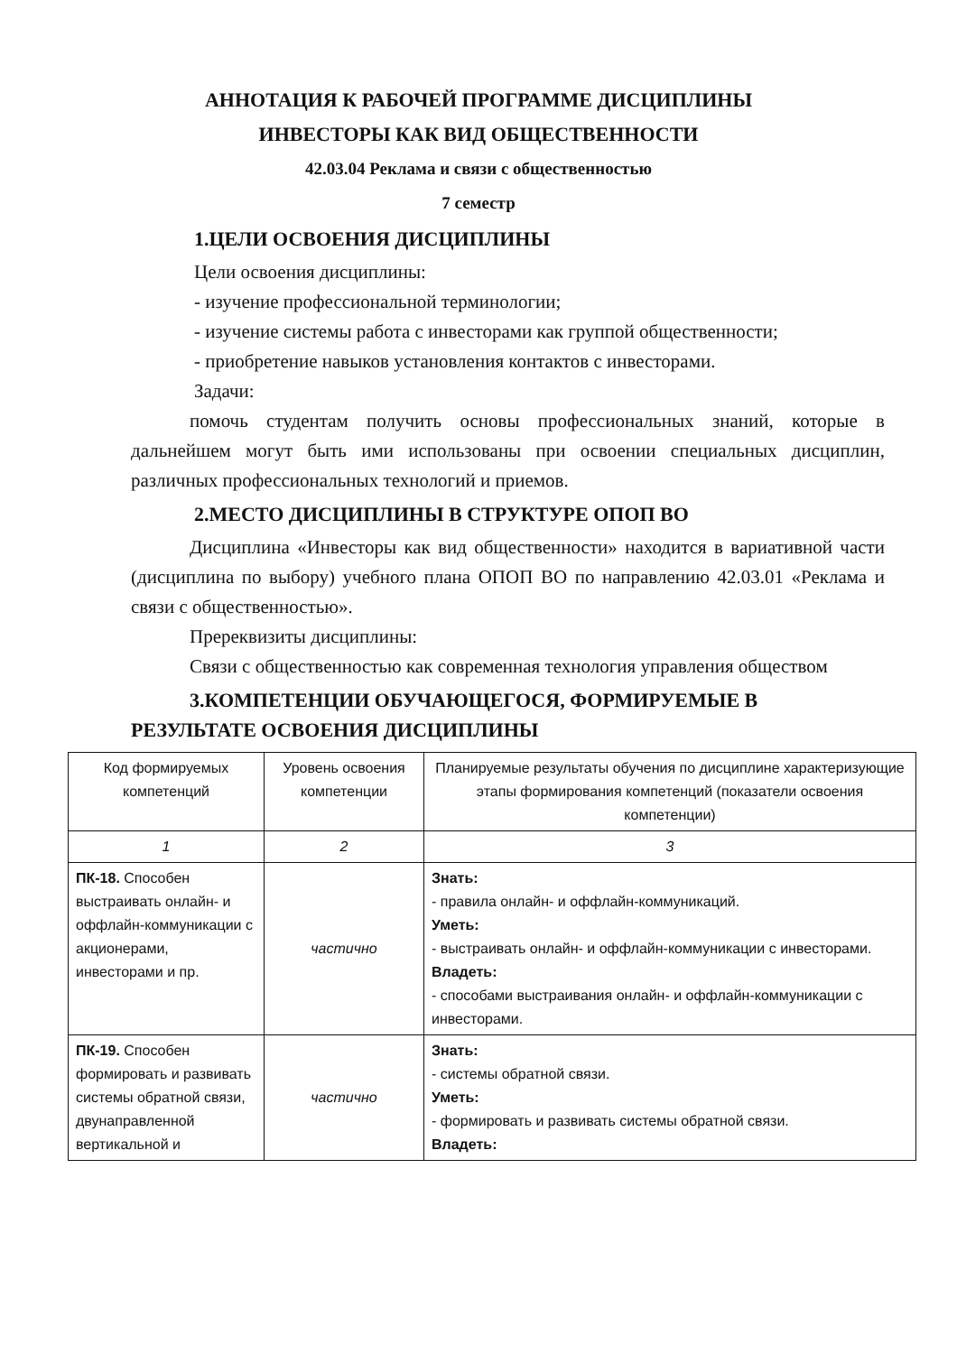АННОТАЦИЯ К РАБОЧЕЙ ПРОГРАММЕ ДИСЦИПЛИНЫ
ИНВЕСТОРЫ КАК ВИД ОБЩЕСТВЕННОСТИ
42.03.04 Реклама и связи с общественностью
7 семестр
1.ЦЕЛИ ОСВОЕНИЯ ДИСЦИПЛИНЫ
Цели освоения дисциплины:
- изучение профессиональной терминологии;
- изучение системы работа с инвесторами как группой общественности;
- приобретение навыков установления контактов с инвесторами.
Задачи:
помочь студентам получить основы профессиональных знаний, которые в дальнейшем могут быть ими использованы при освоении специальных дисциплин, различных профессиональных технологий и приемов.
2.МЕСТО ДИСЦИПЛИНЫ В СТРУКТУРЕ ОПОП ВО
Дисциплина «Инвесторы как вид общественности» находится в вариативной части (дисциплина по выбору) учебного плана ОПОП ВО по направлению 42.03.01 «Реклама и связи с общественностью».
Пререквизиты дисциплины:
Связи с общественностью как современная технология управления обществом
3.КОМПЕТЕНЦИИ ОБУЧАЮЩЕГОСЯ, ФОРМИРУЕМЫЕ В РЕЗУЛЬТАТЕ ОСВОЕНИЯ ДИСЦИПЛИНЫ
| Код формируемых компетенций | Уровень освоения компетенции | Планируемые результаты обучения по дисциплине характеризующие этапы формирования компетенций (показатели освоения компетенции) |
| --- | --- | --- |
| 1 | 2 | 3 |
| ПК-18. Способен выстраивать онлайн- и оффлайн-коммуникации с акционерами, инвесторами и пр. | частично | Знать: - правила онлайн- и оффлайн-коммуникаций. Уметь: - выстраивать онлайн- и оффлайн-коммуникации с инвесторами. Владеть: - способами выстраивания онлайн- и оффлайн-коммуникации с инвесторами. |
| ПК-19. Способен формировать и развивать системы обратной связи, двунаправленной вертикальной и | частично | Знать: - системы обратной связи. Уметь: - формировать и развивать системы обратной связи. Владеть: |